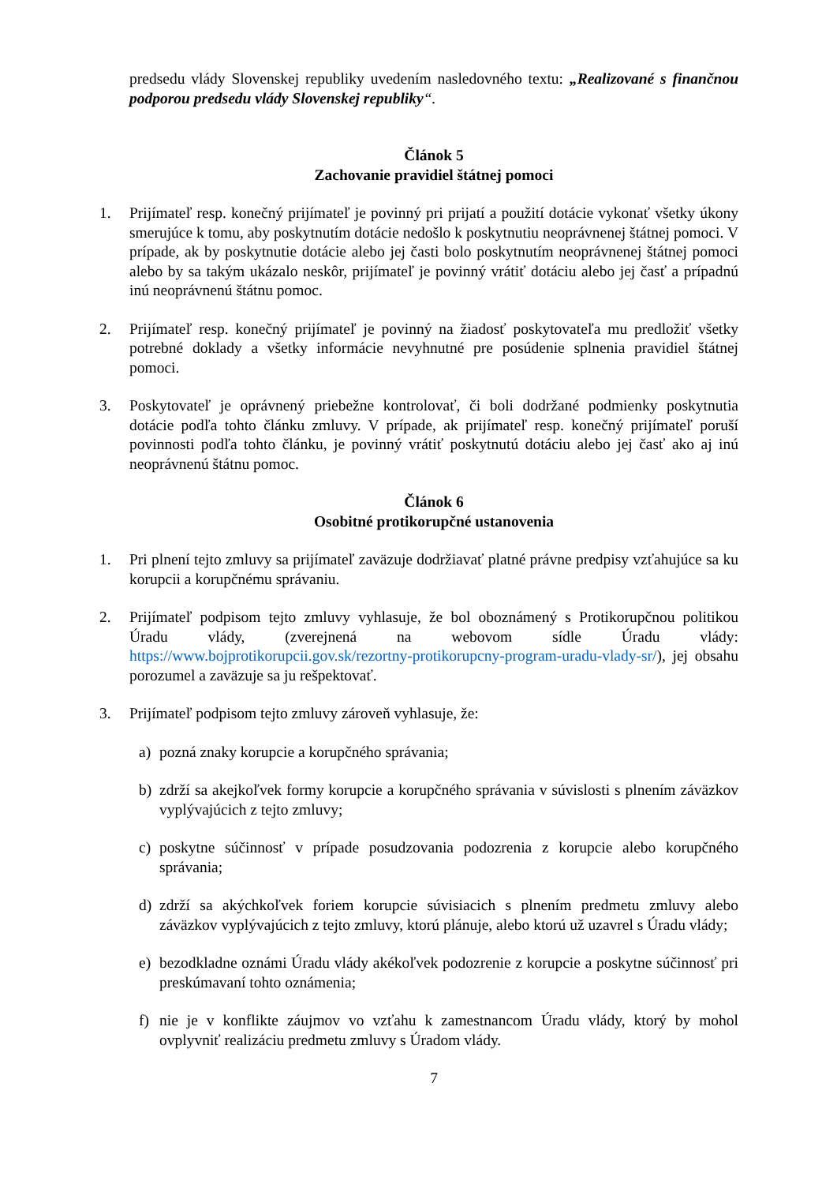predsedu vlády Slovenskej republiky uvedením nasledovného textu: „Realizované s finančnou podporou predsedu vlády Slovenskej republiky“.
Článok 5
Zachovanie pravidiel štátnej pomoci
1. Prijímateľ resp. konečný prijímateľ je povinný pri prijatí a použití dotácie vykonať všetky úkony smerujúce k tomu, aby poskytnutím dotácie nedošlo k poskytnutiu neoprávnenej štátnej pomoci. V prípade, ak by poskytnutie dotácie alebo jej časti bolo poskytnutím neoprávnenej štátnej pomoci alebo by sa takým ukázalo neskôr, prijímateľ je povinný vrátiť dotáciu alebo jej časť a prípadnú inú neoprávnenú štátnu pomoc.
2. Prijímateľ resp. konečný prijímateľ je povinný na žiadosť poskytovateľa mu predložiť všetky potrebné doklady a všetky informácie nevyhnutné pre posúdenie splnenia pravidiel štátnej pomoci.
3. Poskytovateľ je oprávnený priebežne kontrolovať, či boli dodržané podmienky poskytnutia dotácie podľa tohto článku zmluvy. V prípade, ak prijímateľ resp. konečný prijímateľ poruší povinnosti podľa tohto článku, je povinný vrátiť poskytnutú dotáciu alebo jej časť ako aj inú neoprávnenú štátnu pomoc.
Článok 6
Osobitné protikorupčné ustanovenia
1. Pri plnení tejto zmluvy sa prijímateľ zaväzuje dodržiavať platné právne predpisy vzťahujúce sa ku korupcii a korupčnému správaniu.
2. Prijímateľ podpisom tejto zmluvy vyhlasuje, že bol oboznámený s Protikorupčnou politikou Úradu vlády, (zverejnená na webovom sídle Úradu vlády: https://www.bojprotikorupcii.gov.sk/rezortny-protikorupcny-program-uradu-vlady-sr/), jej obsahu porozumel a zaväzuje sa ju rešpektovať.
3. Prijímateľ podpisom tejto zmluvy zároveň vyhlasuje, že:
a) pozná znaky korupcie a korupčného správania;
b) zdrží sa akejkoľvek formy korupcie a korupčného správania v súvislosti s plnením záväzkov vyplývajúcich z tejto zmluvy;
c) poskytne súčinnosť v prípade posudzovania podozrenia z korupcie alebo korupčného správania;
d) zdrží sa akýchkoľvek foriem korupcie súvisiacich s plnením predmetu zmluvy alebo záväzkov vyplývajúcich z tejto zmluvy, ktorú plánuje, alebo ktorú už uzavrel s Úradu vlády;
e) bezodkladne oznámi Úradu vlády akékoľvek podozrenie z korupcie a poskytne súčinnosť pri preskúmavaní tohto oznámenia;
f) nie je v konflikte záujmov vo vzťahu k zamestnancom Úradu vlády, ktorý by mohol ovplyvniť realizáciu predmetu zmluvy s Úradom vlády.
7